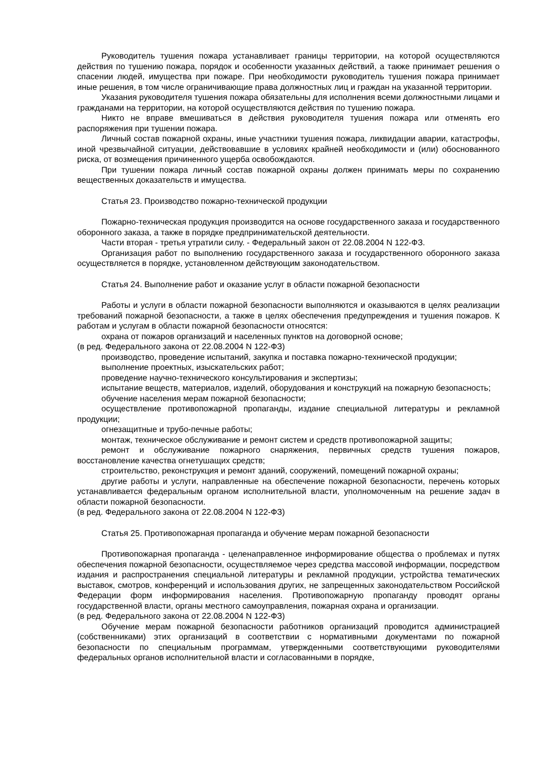Руководитель тушения пожара устанавливает границы территории, на которой осуществляются действия по тушению пожара, порядок и особенности указанных действий, а также принимает решения о спасении людей, имущества при пожаре. При необходимости руководитель тушения пожара принимает иные решения, в том числе ограничивающие права должностных лиц и граждан на указанной территории.
Указания руководителя тушения пожара обязательны для исполнения всеми должностными лицами и гражданами на территории, на которой осуществляются действия по тушению пожара.
Никто не вправе вмешиваться в действия руководителя тушения пожара или отменять его распоряжения при тушении пожара.
Личный состав пожарной охраны, иные участники тушения пожара, ликвидации аварии, катастрофы, иной чрезвычайной ситуации, действовавшие в условиях крайней необходимости и (или) обоснованного риска, от возмещения причиненного ущерба освобождаются.
При тушении пожара личный состав пожарной охраны должен принимать меры по сохранению вещественных доказательств и имущества.
Статья 23. Производство пожарно-технической продукции
Пожарно-техническая продукция производится на основе государственного заказа и государственного оборонного заказа, а также в порядке предпринимательской деятельности.
Части вторая - третья утратили силу. - Федеральный закон от 22.08.2004 N 122-ФЗ.
Организация работ по выполнению государственного заказа и государственного оборонного заказа осуществляется в порядке, установленном действующим законодательством.
Статья 24. Выполнение работ и оказание услуг в области пожарной безопасности
Работы и услуги в области пожарной безопасности выполняются и оказываются в целях реализации требований пожарной безопасности, а также в целях обеспечения предупреждения и тушения пожаров. К работам и услугам в области пожарной безопасности относятся:
охрана от пожаров организаций и населенных пунктов на договорной основе;
(в ред. Федерального закона от 22.08.2004 N 122-ФЗ)
производство, проведение испытаний, закупка и поставка пожарно-технической продукции;
выполнение проектных, изыскательских работ;
проведение научно-технического консультирования и экспертизы;
испытание веществ, материалов, изделий, оборудования и конструкций на пожарную безопасность;
обучение населения мерам пожарной безопасности;
осуществление противопожарной пропаганды, издание специальной литературы и рекламной продукции;
огнезащитные и трубо-печные работы;
монтаж, техническое обслуживание и ремонт систем и средств противопожарной защиты;
ремонт и обслуживание пожарного снаряжения, первичных средств тушения пожаров, восстановление качества огнетушащих средств;
строительство, реконструкция и ремонт зданий, сооружений, помещений пожарной охраны;
другие работы и услуги, направленные на обеспечение пожарной безопасности, перечень которых устанавливается федеральным органом исполнительной власти, уполномоченным на решение задач в области пожарной безопасности.
(в ред. Федерального закона от 22.08.2004 N 122-ФЗ)
Статья 25. Противопожарная пропаганда и обучение мерам пожарной безопасности
Противопожарная пропаганда - целенаправленное информирование общества о проблемах и путях обеспечения пожарной безопасности, осуществляемое через средства массовой информации, посредством издания и распространения специальной литературы и рекламной продукции, устройства тематических выставок, смотров, конференций и использования других, не запрещенных законодательством Российской Федерации форм информирования населения. Противопожарную пропаганду проводят органы государственной власти, органы местного самоуправления, пожарная охрана и организации.
(в ред. Федерального закона от 22.08.2004 N 122-ФЗ)
Обучение мерам пожарной безопасности работников организаций проводится администрацией (собственниками) этих организаций в соответствии с нормативными документами по пожарной безопасности по специальным программам, утвержденными соответствующими руководителями федеральных органов исполнительной власти и согласованными в порядке,